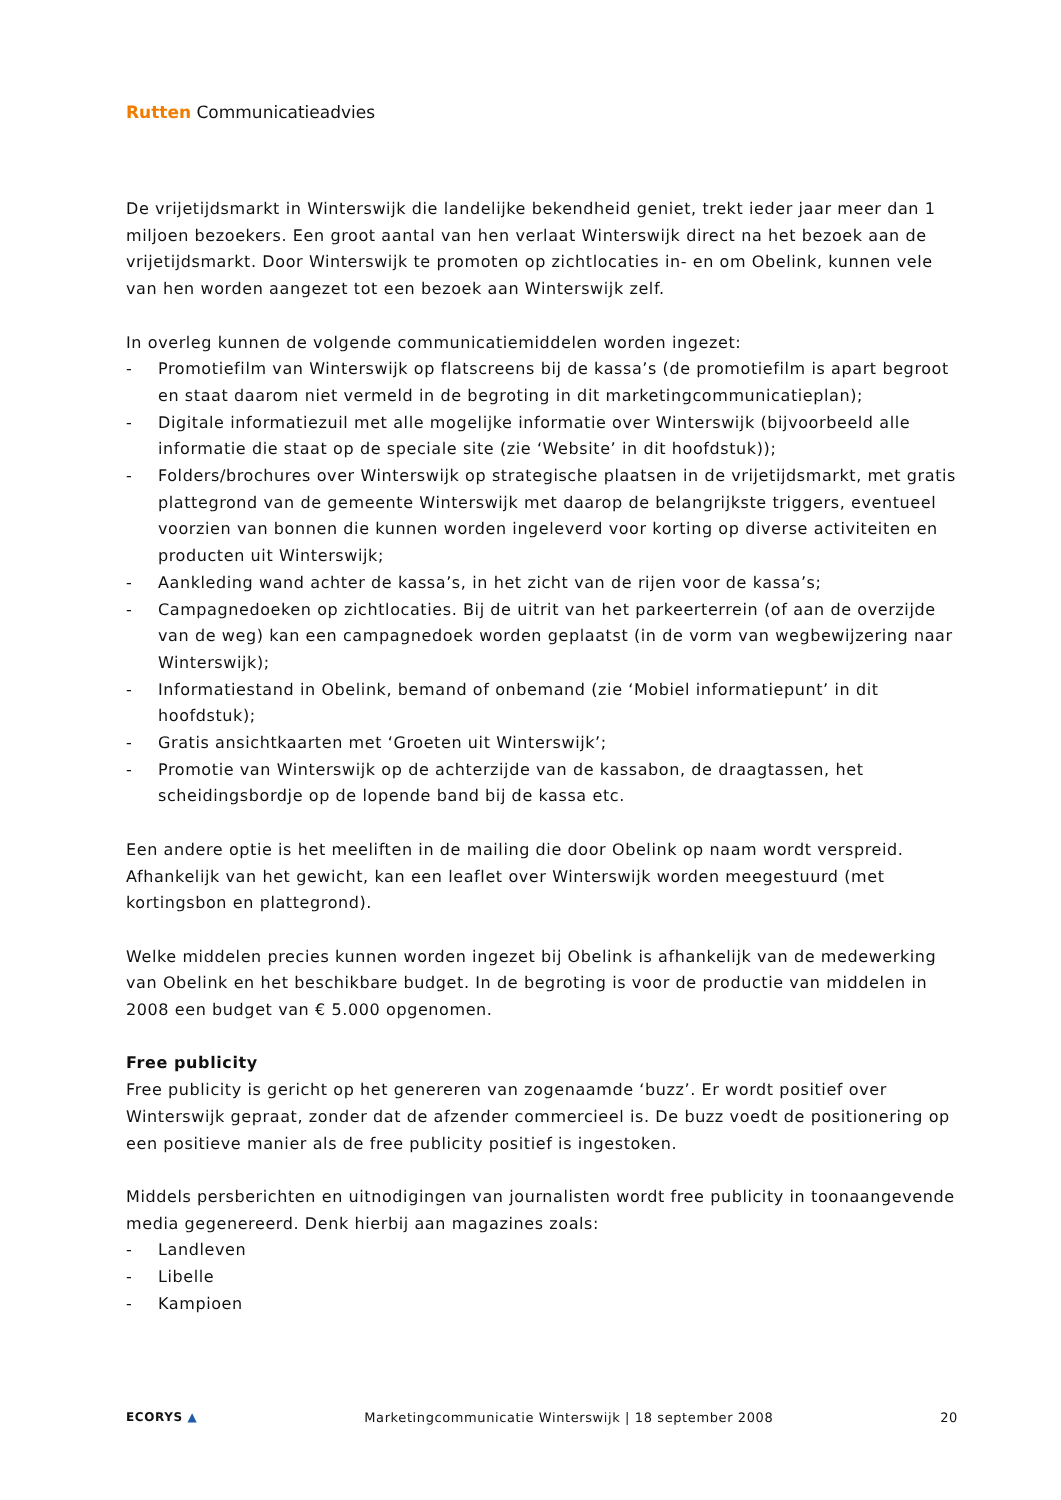Rutten Communicatieadvies
De vrijetijdsmarkt in Winterswijk die landelijke bekendheid geniet, trekt ieder jaar meer dan 1 miljoen bezoekers. Een groot aantal van hen verlaat Winterswijk direct na het bezoek aan de vrijetijdsmarkt. Door Winterswijk te promoten op zichtlocaties in- en om Obelink, kunnen vele van hen worden aangezet tot een bezoek aan Winterswijk zelf.
In overleg kunnen de volgende communicatiemiddelen worden ingezet:
- Promotiefilm van Winterswijk op flatscreens bij de kassa’s (de promotiefilm is apart begroot en staat daarom niet vermeld in de begroting in dit marketingcommunicatieplan);
- Digitale informatiezuil met alle mogelijke informatie over Winterswijk (bijvoorbeeld alle informatie die staat op de speciale site (zie ‘Website’ in dit hoofdstuk));
- Folders/brochures over Winterswijk op strategische plaatsen in de vrijetijdsmarkt, met gratis plattegrond van de gemeente Winterswijk met daarop de belangrijkste triggers, eventueel voorzien van bonnen die kunnen worden ingeleverd voor korting op diverse activiteiten en producten uit Winterswijk;
- Aankleding wand achter de kassa’s, in het zicht van de rijen voor de kassa’s;
- Campagnedoeken op zichtlocaties. Bij de uitrit van het parkeerterrein (of aan de overzijde van de weg) kan een campagnedoek worden geplaatst (in de vorm van wegbewijzering naar Winterswijk);
- Informatiestand in Obelink, bemand of onbemand (zie ‘Mobiel informatiepunt’ in dit hoofdstuk);
- Gratis ansichtkaarten met ‘Groeten uit Winterswijk’;
- Promotie van Winterswijk op de achterzijde van de kassabon, de draagtassen, het scheidingsbordje op de lopende band bij de kassa etc.
Een andere optie is het meeliften in de mailing die door Obelink op naam wordt verspreid. Afhankelijk van het gewicht, kan een leaflet over Winterswijk worden meegestuurd (met kortingsbon en plattegrond).
Welke middelen precies kunnen worden ingezet bij Obelink is afhankelijk van de medewerking van Obelink en het beschikbare budget. In de begroting is voor de productie van middelen in 2008 een budget van € 5.000 opgenomen.
Free publicity
Free publicity is gericht op het genereren van zogenaamde ‘buzz’. Er wordt positief over Winterswijk gepraat, zonder dat de afzender commercieel is. De buzz voedt de positionering op een positieve manier als de free publicity positief is ingestoken.
Middels persberichten en uitnodigingen van journalisten wordt free publicity in toonaangevende media gegenereerd. Denk hierbij aan magazines zoals:
- Landleven
- Libelle
- Kampioen
ECORYS ▲ Marketingcommunicatie Winterswijk | 18 september 2008 20